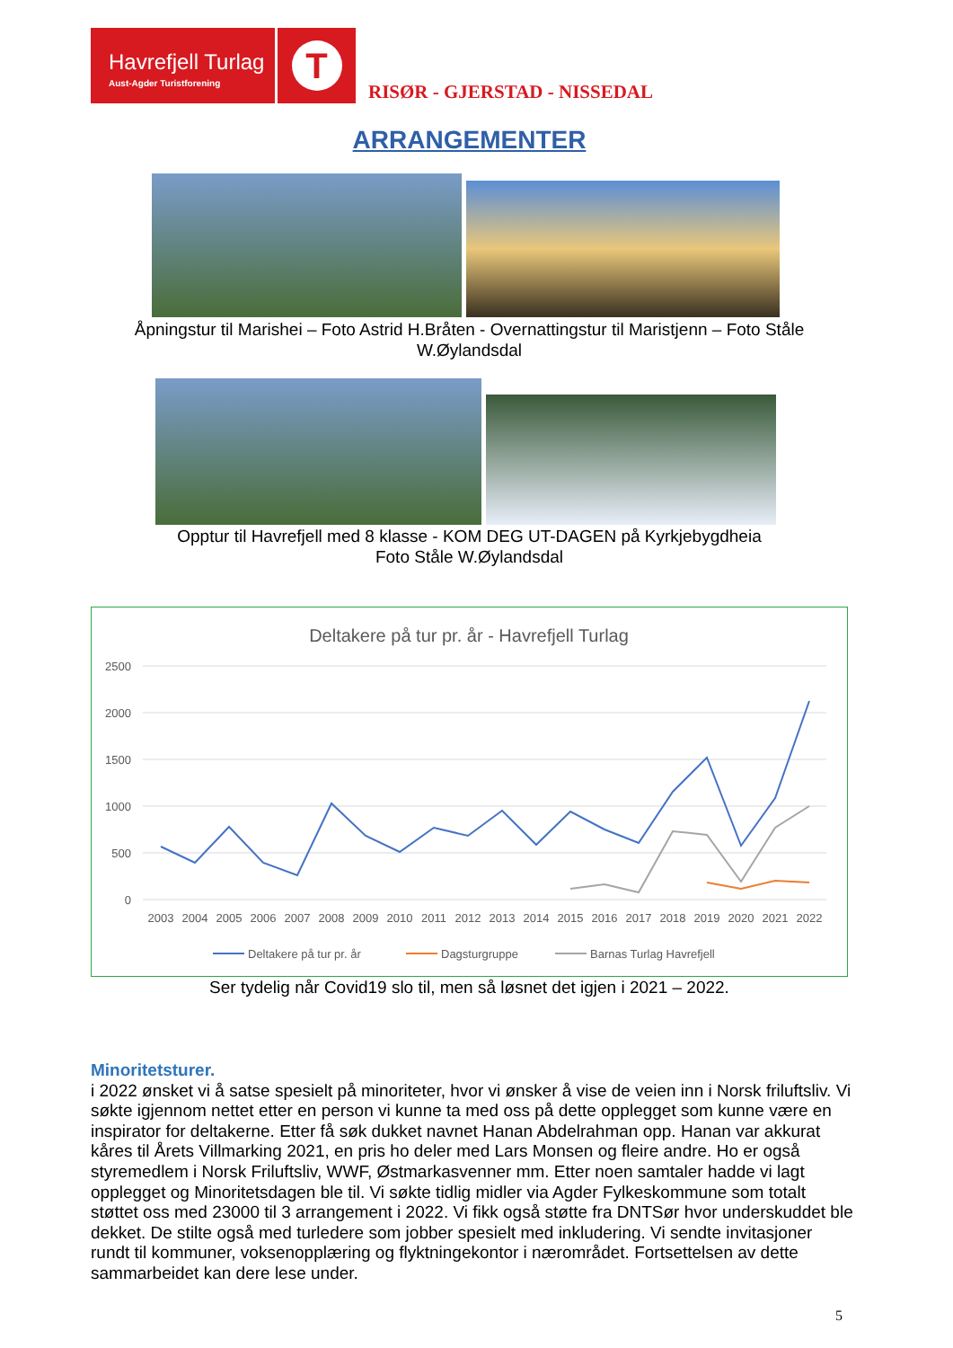Havrefjell Turlag
Aust-Agder Turistforening
T
RISØR - GJERSTAD - NISSEDAL
ARRANGEMENTER
Åpningstur til Marishei – Foto Astrid H.Bråten - Overnattingstur til Maristjenn – Foto Ståle
W.Øylandsdal
Opptur til Havrefjell med 8 klasse - KOM DEG UT-DAGEN på Kyrkjebygdheia
Foto Ståle W.Øylandsdal
Deltakere på tur pr. år - Havrefjell Turlag
2500
2000
1500
1000
500
0
2003
2004
2005
2006
2007
2008
2009
2010
2011
2012
2013
2014
2015
2016
2017
2018
2019
2020
2021
2022
Deltakere på tur pr. år
Dagsturgruppe
Barnas Turlag Havrefjell
Ser tydelig når Covid19 slo til, men så løsnet det igjen i 2021 – 2022.
Minoritetsturer.
i 2022 ønsket vi å satse spesielt på minoriteter, hvor vi ønsker å vise de veien inn i Norsk friluftsliv. Vi søkte igjennom nettet etter en person vi kunne ta med oss på dette opplegget som kunne være en inspirator for deltakerne. Etter få søk dukket navnet Hanan Abdelrahman opp. Hanan var akkurat kåres til Årets Villmarking 2021, en pris ho deler med Lars Monsen og fleire andre. Ho er også styremedlem i Norsk Friluftsliv, WWF, Østmarkasvenner mm. Etter noen samtaler hadde vi lagt opplegget og Minoritetsdagen ble til. Vi søkte tidlig midler via Agder Fylkeskommune som totalt støttet oss med 23000 til 3 arrangement i 2022. Vi fikk også støtte fra DNTSør hvor underskuddet ble dekket. De stilte også med turledere som jobber spesielt med inkludering. Vi sendte invitasjoner rundt til kommuner, voksenopplæring og flyktningekontor i nærområdet. Fortsettelsen av dette sammarbeidet kan dere lese under.
5